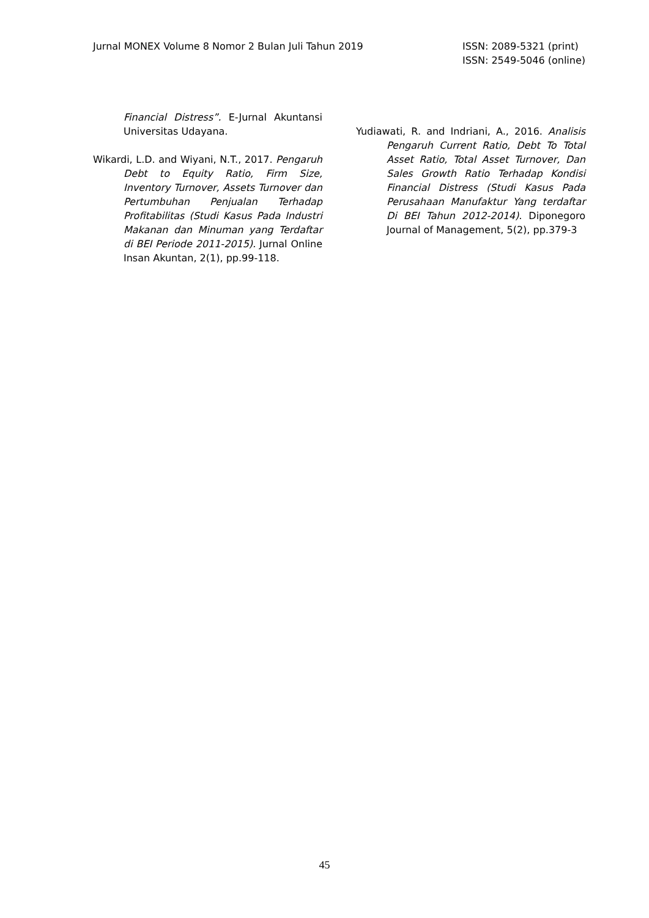Jurnal MONEX Volume 8 Nomor 2 Bulan Juli Tahun 2019
ISSN: 2089-5321 (print)
ISSN: 2549-5046 (online)
Financial Distress”. E-Jurnal Akuntansi Universitas Udayana.
Wikardi, L.D. and Wiyani, N.T., 2017. Pengaruh Debt to Equity Ratio, Firm Size, Inventory Turnover, Assets Turnover dan Pertumbuhan Penjualan Terhadap Profitabilitas (Studi Kasus Pada Industri Makanan dan Minuman yang Terdaftar di BEI Periode 2011-2015). Jurnal Online Insan Akuntan, 2(1), pp.99-118.
Yudiawati, R. and Indriani, A., 2016. Analisis Pengaruh Current Ratio, Debt To Total Asset Ratio, Total Asset Turnover, Dan Sales Growth Ratio Terhadap Kondisi Financial Distress (Studi Kasus Pada Perusahaan Manufaktur Yang terdaftar Di BEI Tahun 2012-2014). Diponegoro Journal of Management, 5(2), pp.379-3
45